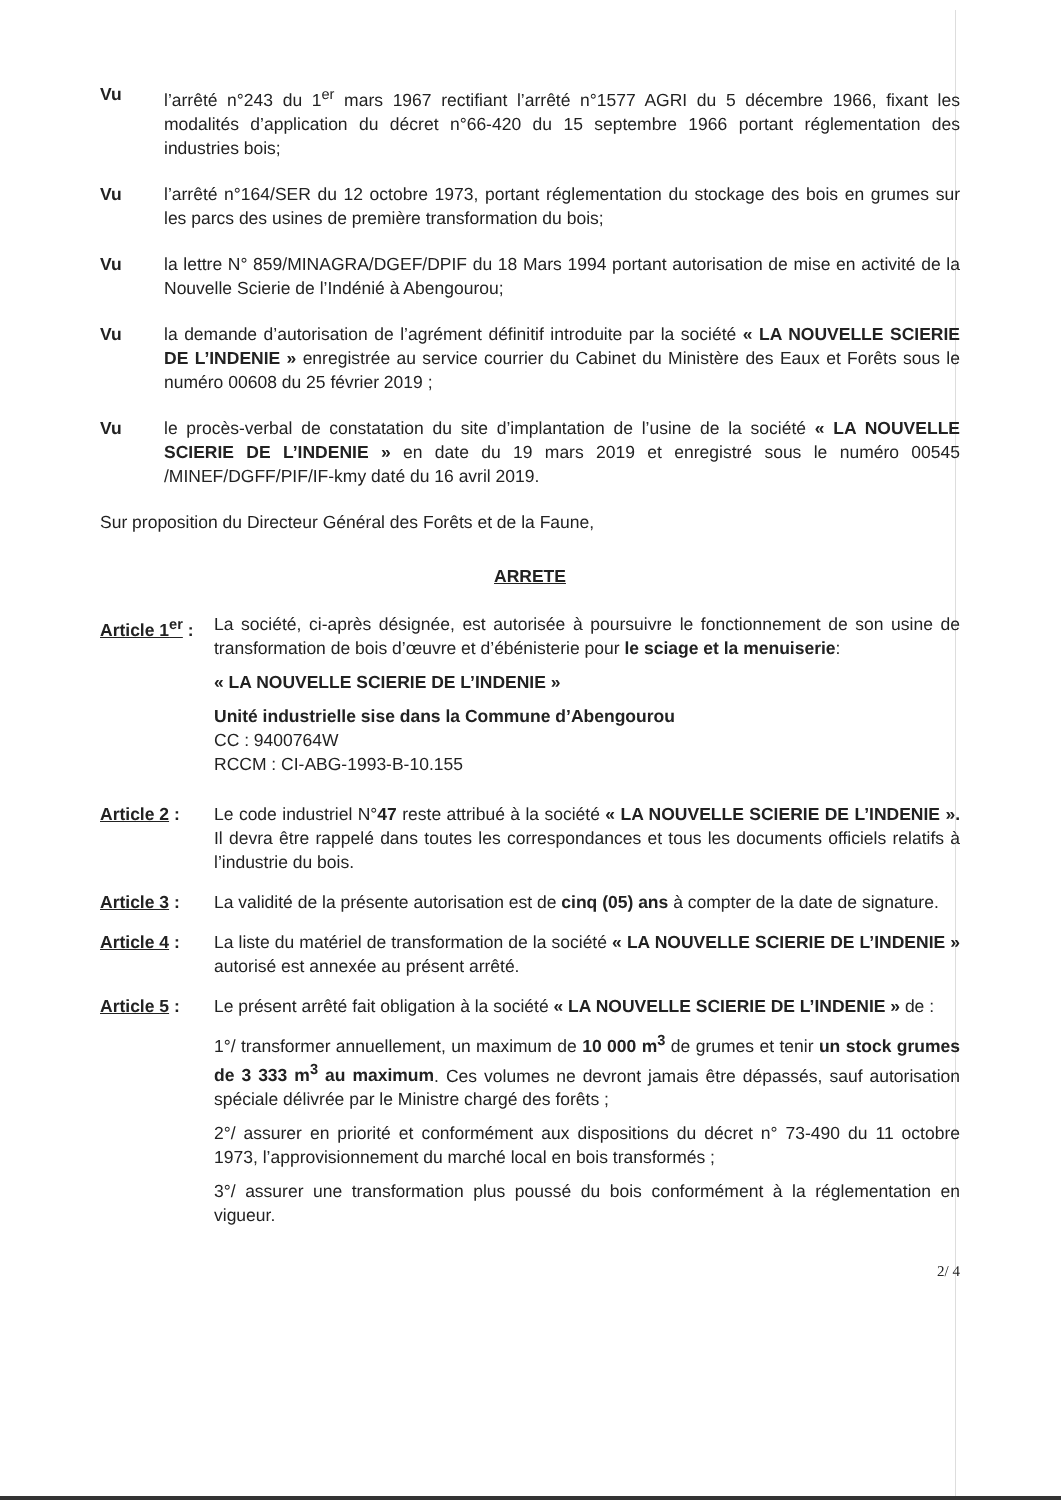Vu l’arrêté n°243 du 1<sup>er</sup> mars 1967 rectifiant l’arrêté n°1577 AGRI du 5 décembre 1966, fixant les modalités d’application du décret n°66-420 du 15 septembre 1966 portant réglementation des industries bois;
Vu l’arrêté n°164/SER du 12 octobre 1973, portant réglementation du stockage des bois en grumes sur les parcs des usines de première transformation du bois;
Vu la lettre N° 859/MINAGRA/DGEF/DPIF du 18 Mars 1994 portant autorisation de mise en activité de la Nouvelle Scierie de l’Indénié à Abengourou;
Vu la demande d’autorisation de l’agrément définitif introduite par la société « LA NOUVELLE SCIERIE DE L’INDENIE » enregistrée au service courrier du Cabinet du Ministère des Eaux et Forêts sous le numéro 00608 du 25 février 2019 ;
Vu le procès-verbal de constatation du site d’implantation de l’usine de la société « LA NOUVELLE SCIERIE DE L’INDENIE » en date du 19 mars 2019 et enregistré sous le numéro 00545 /MINEF/DGFF/PIF/IF-kmy daté du 16 avril 2019.
Sur proposition du Directeur Général des Forêts et de la Faune,
ARRETE
Article 1<sup>er</sup> :
La société, ci-après désignée, est autorisée à poursuivre le fonctionnement de son usine de transformation de bois d’œuvre et d’ébénisterie pour le sciage et la menuiserie:
« LA NOUVELLE SCIERIE DE L’INDENIE »
Unité industrielle sise dans la Commune d’Abengourou
CC : 9400764W
RCCM : CI-ABG-1993-B-10.155
Article 2 :
Le code industriel N°47 reste attribué à la société « LA NOUVELLE SCIERIE DE L’INDENIE ». Il devra être rappelé dans toutes les correspondances et tous les documents officiels relatifs à l’industrie du bois.
Article 3 :
La validité de la présente autorisation est de cinq (05) ans à compter de la date de signature.
Article 4 :
La liste du matériel de transformation de la société « LA NOUVELLE SCIERIE DE L’INDENIE » autorisé est annexée au présent arrêté.
Article 5 :
Le présent arrêté fait obligation à la société « LA NOUVELLE SCIERIE DE L’INDENIE » de :
1°/ transformer annuellement, un maximum de 10 000 m<sup>3</sup> de grumes et tenir un stock grumes de 3 333 m<sup>3</sup> au maximum. Ces volumes ne devront jamais être dépassés, sauf autorisation spéciale délivrée par le Ministre chargé des forêts ;
2°/ assurer en priorité et conformément aux dispositions du décret n° 73-490 du 11 octobre 1973, l’approvisionnement du marché local en bois transformés ;
3°/ assurer une transformation plus poussé du bois conformément à la réglementation en vigueur.
2/ 4